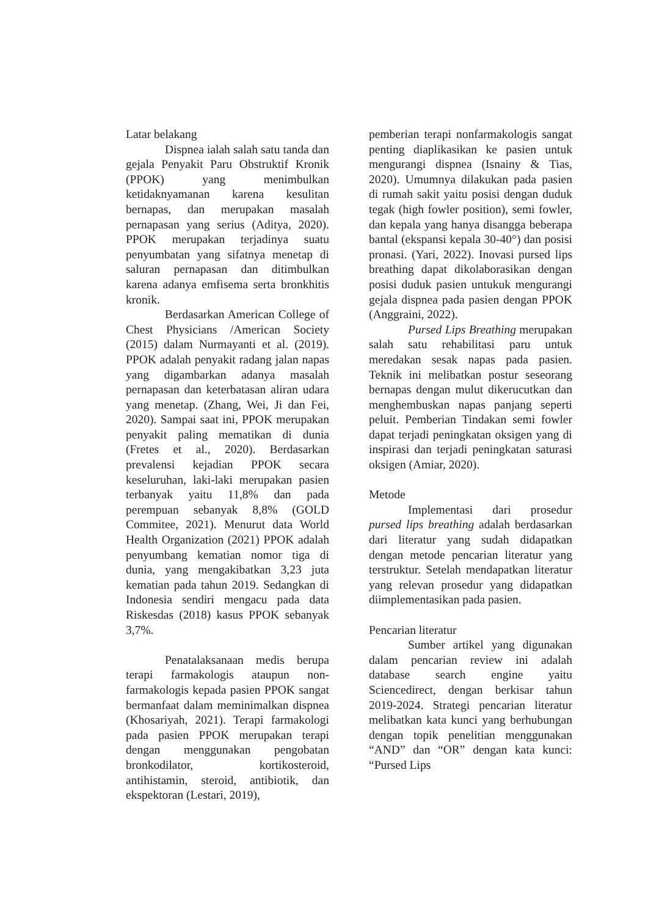Latar belakang
Dispnea ialah salah satu tanda dan gejala Penyakit Paru Obstruktif Kronik (PPOK) yang menimbulkan ketidaknyamanan karena kesulitan bernapas, dan merupakan masalah pernapasan yang serius (Aditya, 2020). PPOK merupakan terjadinya suatu penyumbatan yang sifatnya menetap di saluran pernapasan dan ditimbulkan karena adanya emfisema serta bronkhitis kronik.
Berdasarkan American College of Chest Physicians /American Society (2015) dalam Nurmayanti et al. (2019). PPOK adalah penyakit radang jalan napas yang digambarkan adanya masalah pernapasan dan keterbatasan aliran udara yang menetap. (Zhang, Wei, Ji dan Fei, 2020). Sampai saat ini, PPOK merupakan penyakit paling mematikan di dunia (Fretes et al., 2020). Berdasarkan prevalensi kejadian PPOK secara keseluruhan, laki-laki merupakan pasien terbanyak yaitu 11,8% dan pada perempuan sebanyak 8,8% (GOLD Commitee, 2021). Menurut data World Health Organization (2021) PPOK adalah penyumbang kematian nomor tiga di dunia, yang mengakibatkan 3,23 juta kematian pada tahun 2019. Sedangkan di Indonesia sendiri mengacu pada data Riskesdas (2018) kasus PPOK sebanyak 3,7%.
Penatalaksanaan medis berupa terapi farmakologis ataupun non-farmakologis kepada pasien PPOK sangat bermanfaat dalam meminimalkan dispnea (Khosariyah, 2021). Terapi farmakologi pada pasien PPOK merupakan terapi dengan menggunakan pengobatan bronkodilator, kortikosteroid, antihistamin, steroid, antibiotik, dan ekspektoran (Lestari, 2019),
pemberian terapi nonfarmakologis sangat penting diaplikasikan ke pasien untuk mengurangi dispnea (Isnainy & Tias, 2020). Umumnya dilakukan pada pasien di rumah sakit yaitu posisi dengan duduk tegak (high fowler position), semi fowler, dan kepala yang hanya disangga beberapa bantal (ekspansi kepala 30-40°) dan posisi pronasi. (Yari, 2022). Inovasi pursed lips breathing dapat dikolaborasikan dengan posisi duduk pasien untukuk mengurangi gejala dispnea pada pasien dengan PPOK (Anggraini, 2022).
Pursed Lips Breathing merupakan salah satu rehabilitasi paru untuk meredakan sesak napas pada pasien. Teknik ini melibatkan postur seseorang bernapas dengan mulut dikerucutkan dan menghembuskan napas panjang seperti peluit. Pemberian Tindakan semi fowler dapat terjadi peningkatan oksigen yang di inspirasi dan terjadi peningkatan saturasi oksigen (Amiar, 2020).
Metode
Implementasi dari prosedur pursed lips breathing adalah berdasarkan dari literatur yang sudah didapatkan dengan metode pencarian literatur yang terstruktur. Setelah mendapatkan literatur yang relevan prosedur yang didapatkan diimplementasikan pada pasien.
Pencarian literatur
Sumber artikel yang digunakan dalam pencarian review ini adalah database search engine yaitu Sciencedirect, dengan berkisar tahun 2019-2024. Strategi pencarian literatur melibatkan kata kunci yang berhubungan dengan topik penelitian menggunakan “AND” dan “OR” dengan kata kunci: “Pursed Lips